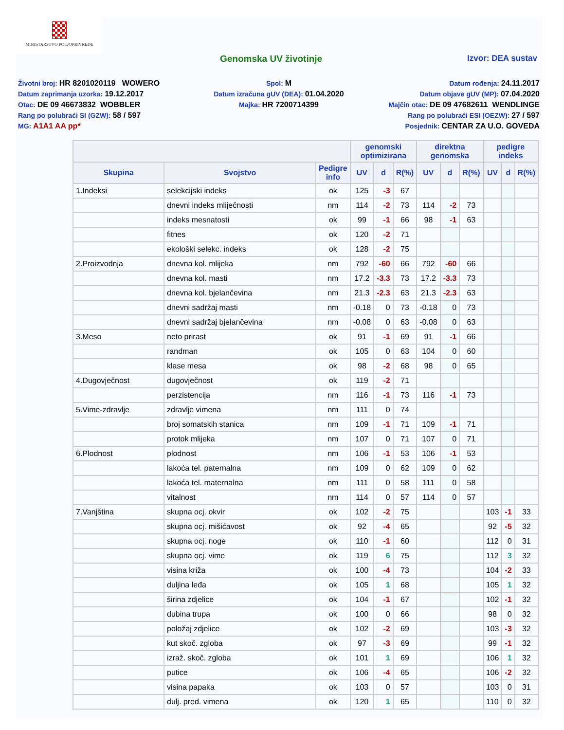MINISTARSTVO POLJOPRIVREDE
Genomska UV životinje Izvor: DEA sustav
Životni broj: HR 8201020119 WOWERO
Datum zaprimanja uzorka: 19.12.2017
Otac: DE 09 46673832 WOBBLER
Rang po polubraći SI (GZW): 58 / 597
MG: A1A1 AA pp*
Spol: M
Datum izračuna gUV (DEA): 01.04.2020
Majka: HR 7200714399
Datum rođenja: 24.11.2017
Datum objave gUV (MP): 07.04.2020
Majčin otac: DE 09 47682611 WENDLINGE
Rang po polubraći ESI (OEZW): 27 / 597
Posjednik: CENTAR ZA U.O. GOVEDA
| | | | genomski optimizirana | | | direktna genomska | | | pedigre indeks | | |
| --- | --- | --- | --- | --- | --- | --- | --- | --- | --- | --- | --- |
| Skupina | Svojstvo | Pedigre info | UV | d | R(%) | UV | d | R(%) | UV | d | R(%) |
| 1.Indeksi | selekcijski indeks | ok | 125 | -3 | 67 | | | | | | |
| | dnevni indeks mliječnosti | nm | 114 | -2 | 73 | 114 | -2 | 73 | | | |
| | indeks mesnatosti | ok | 99 | -1 | 66 | 98 | -1 | 63 | | | |
| | fitnes | ok | 120 | -2 | 71 | | | | | | |
| | ekološki selekc. indeks | ok | 128 | -2 | 75 | | | | | | |
| 2.Proizvodnja | dnevna kol. mlijeka | nm | 792 | -60 | 66 | 792 | -60 | 66 | | | |
| | dnevna kol. masti | nm | 17.2 | -3.3 | 73 | 17.2 | -3.3 | 73 | | | |
| | dnevna kol. bjelančevina | nm | 21.3 | -2.3 | 63 | 21.3 | -2.3 | 63 | | | |
| | dnevni sadržaj masti | nm | -0.18 | 0 | 73 | -0.18 | 0 | 73 | | | |
| | dnevni sadržaj bjelančevina | nm | -0.08 | 0 | 63 | -0.08 | 0 | 63 | | | |
| 3.Meso | neto prirast | ok | 91 | -1 | 69 | 91 | -1 | 66 | | | |
| | randman | ok | 105 | 0 | 63 | 104 | 0 | 60 | | | |
| | klase mesa | ok | 98 | -2 | 68 | 98 | 0 | 65 | | | |
| 4.Dugovječnost | dugovječnost | ok | 119 | -2 | 71 | | | | | | |
| | perzistencija | nm | 116 | -1 | 73 | 116 | -1 | 73 | | | |
| 5.Vime-zdravlje | zdravlje vimena | nm | 111 | 0 | 74 | | | | | | |
| | broj somatskih stanica | nm | 109 | -1 | 71 | 109 | -1 | 71 | | | |
| | protok mlijeka | nm | 107 | 0 | 71 | 107 | 0 | 71 | | | |
| 6.Plodnost | plodnost | nm | 106 | -1 | 53 | 106 | -1 | 53 | | | |
| | lakoća tel. paternalna | nm | 109 | 0 | 62 | 109 | 0 | 62 | | | |
| | lakoća tel. maternalna | nm | 111 | 0 | 58 | 111 | 0 | 58 | | | |
| | vitalnost | nm | 114 | 0 | 57 | 114 | 0 | 57 | | | |
| 7.Vanjština | skupna ocj. okvir | ok | 102 | -2 | 75 | | | | 103 | -1 | 33 |
| | skupna ocj. mišićavost | ok | 92 | -4 | 65 | | | | 92 | -5 | 32 |
| | skupna ocj. noge | ok | 110 | -1 | 60 | | | | 112 | 0 | 31 |
| | skupna ocj. vime | ok | 119 | 6 | 75 | | | | 112 | 3 | 32 |
| | visina križa | ok | 100 | -4 | 73 | | | | 104 | -2 | 33 |
| | duljina leđa | ok | 105 | 1 | 68 | | | | 105 | 1 | 32 |
| | širina zdjelice | ok | 104 | -1 | 67 | | | | 102 | -1 | 32 |
| | dubina trupa | ok | 100 | 0 | 66 | | | | 98 | 0 | 32 |
| | položaj zdjelice | ok | 102 | -2 | 69 | | | | 103 | -3 | 32 |
| | kut skoč. zgloba | ok | 97 | -3 | 69 | | | | 99 | -1 | 32 |
| | izraž. skoč. zgloba | ok | 101 | 1 | 69 | | | | 106 | 1 | 32 |
| | putice | ok | 106 | -4 | 65 | | | | 106 | -2 | 32 |
| | visina papaka | ok | 103 | 0 | 57 | | | | 103 | 0 | 31 |
| | dulj. pred. vimena | ok | 120 | 1 | 65 | | | | 110 | 0 | 32 |